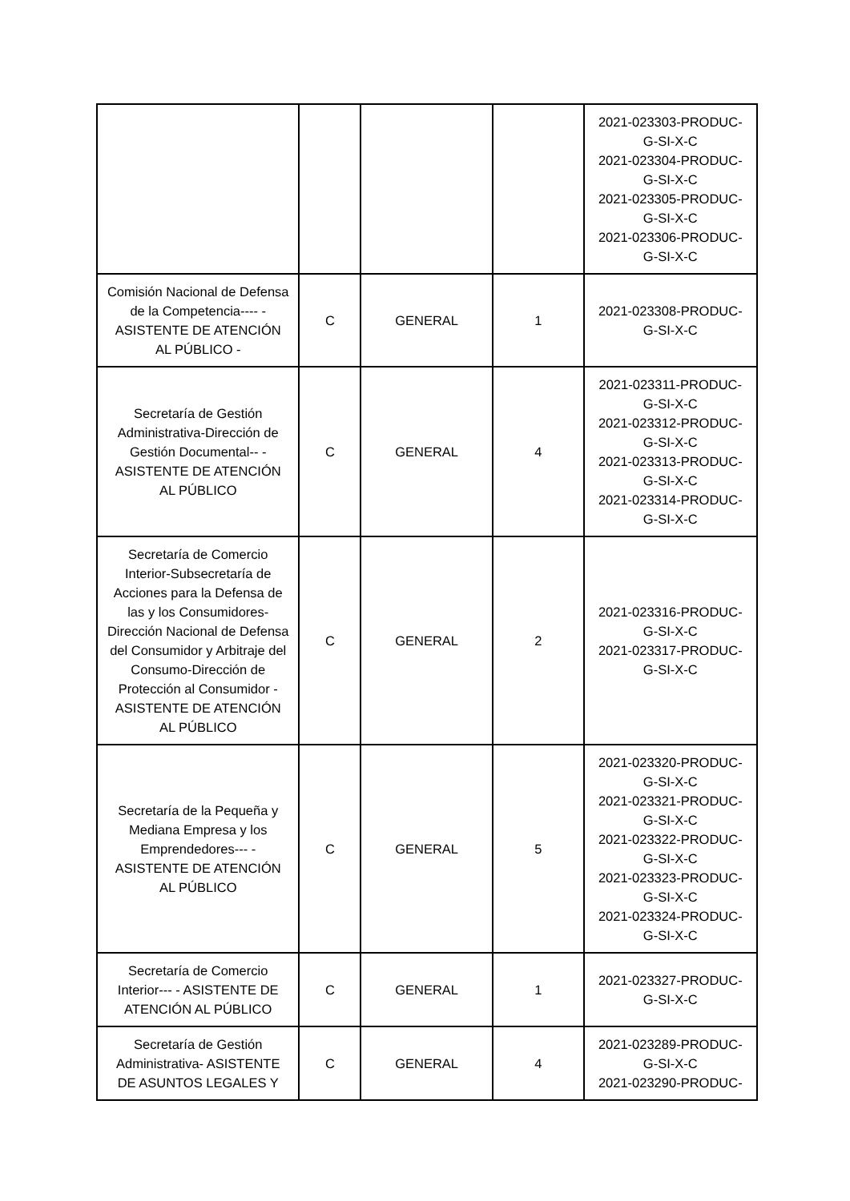| | | | | 2021-023303-PRODUC-G-SI-X-C 2021-023304-PRODUC-G-SI-X-C 2021-023305-PRODUC-G-SI-X-C 2021-023306-PRODUC-G-SI-X-C |
| Comisión Nacional de Defensa de la Competencia---- - ASISTENTE DE ATENCIÓN AL PÚBLICO - | C | GENERAL | 1 | 2021-023308-PRODUC-G-SI-X-C |
| Secretaría de Gestión Administrativa-Dirección de Gestión Documental-- - ASISTENTE DE ATENCIÓN AL PÚBLICO | C | GENERAL | 4 | 2021-023311-PRODUC-G-SI-X-C 2021-023312-PRODUC-G-SI-X-C 2021-023313-PRODUC-G-SI-X-C 2021-023314-PRODUC-G-SI-X-C |
| Secretaría de Comercio Interior-Subsecretaría de Acciones para la Defensa de las y los Consumidores-Dirección Nacional de Defensa del Consumidor y Arbitraje del Consumo-Dirección de Protección al Consumidor - ASISTENTE DE ATENCIÓN AL PÚBLICO | C | GENERAL | 2 | 2021-023316-PRODUC-G-SI-X-C 2021-023317-PRODUC-G-SI-X-C |
| Secretaría de la Pequeña y Mediana Empresa y los Emprendedores--- - ASISTENTE DE ATENCIÓN AL PÚBLICO | C | GENERAL | 5 | 2021-023320-PRODUC-G-SI-X-C 2021-023321-PRODUC-G-SI-X-C 2021-023322-PRODUC-G-SI-X-C 2021-023323-PRODUC-G-SI-X-C 2021-023324-PRODUC-G-SI-X-C |
| Secretaría de Comercio Interior--- - ASISTENTE DE ATENCIÓN AL PÚBLICO | C | GENERAL | 1 | 2021-023327-PRODUC-G-SI-X-C |
| Secretaría de Gestión Administrativa- ASISTENTE DE ASUNTOS LEGALES Y | C | GENERAL | 4 | 2021-023289-PRODUC-G-SI-X-C 2021-023290-PRODUC- |